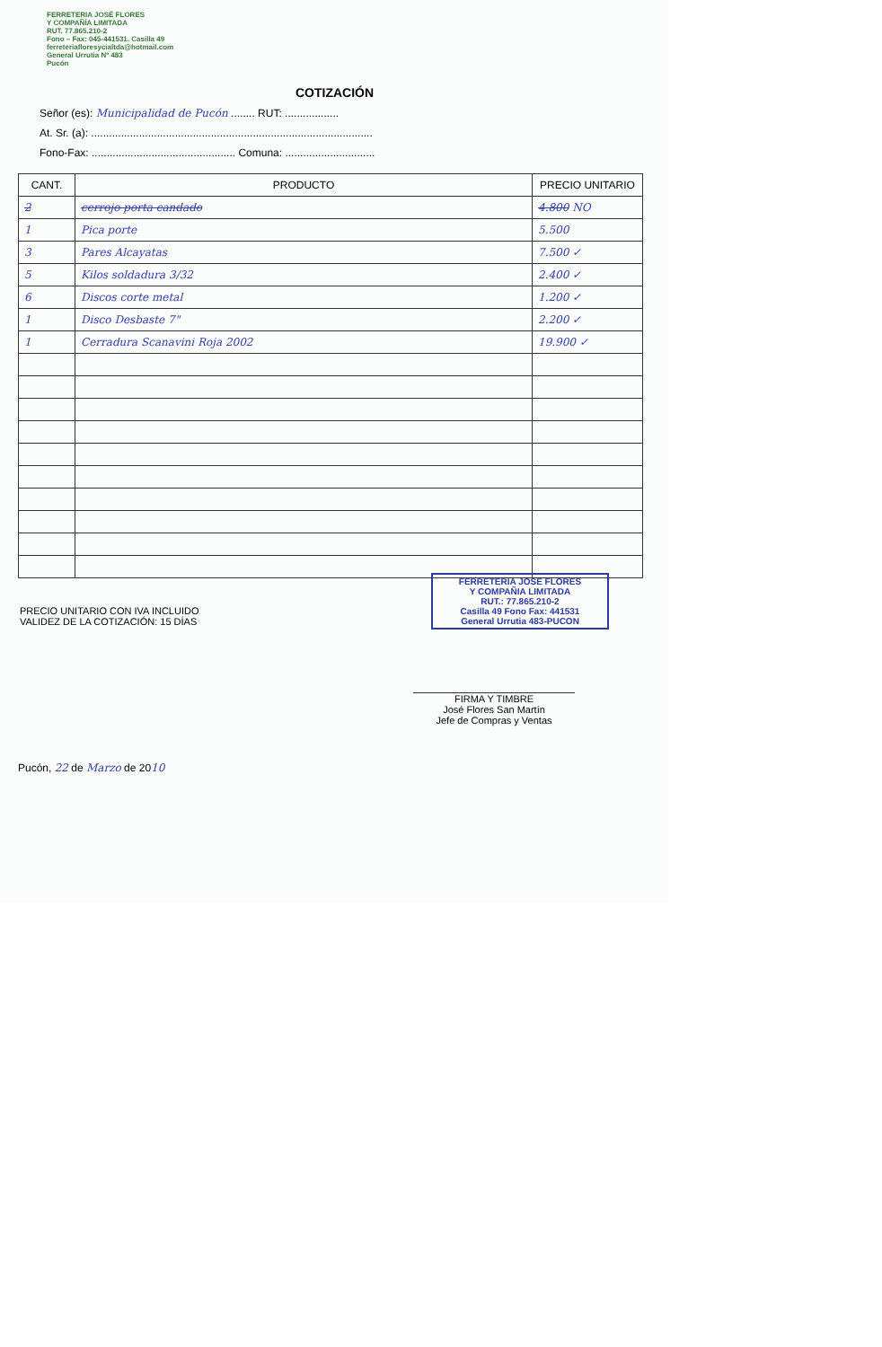FERRETERIA JOSÉ FLORES
Y COMPAÑÍA LIMITADA
RUT. 77.865.210-2
Fono – Fax: 045-441531. Casilla 49
ferreteriafloresycialtda@hotmail.com
General Urrutia Nº 483
Pucón
COTIZACIÓN
Señor (es): Municipalidad de Pucón ........ RUT: ..................
At. Sr. (a): ..............................................................................................
Fono-Fax: ................................................ Comuna: ..............................
| CANT. | PRODUCTO | PRECIO UNITARIO |
| --- | --- | --- |
| 2 | cerrojo porta candado | 4.800 NO |
| 1 | Pica porte | 5.500 |
| 3 | Pares Alcayatas | 7.500 ✓ |
| 5 | Kilos soldadura 3/32 | 2.400 ✓ |
| 6 | Discos corte metal | 1.200 ✓ |
| 1 | Disco Desbaste 7" | 2.200 ✓ |
| 1 | Cerradura Scanavini Roja 2002 | 19.900 ✓ |
PRECIO UNITARIO CON IVA INCLUIDO
VALIDEZ DE LA COTIZACIÓN: 15 DÍAS
FERRETERIA JOSE FLORES
Y COMPAÑIA LIMITADA
RUT.: 77.865.210-2
Casilla 49 Fono Fax: 441531
General Urrutia 483-PUCON
FIRMA Y TIMBRE
José Flores San Martín
Jefe de Compras y Ventas
Pucón, 22 de Marzo de 2010